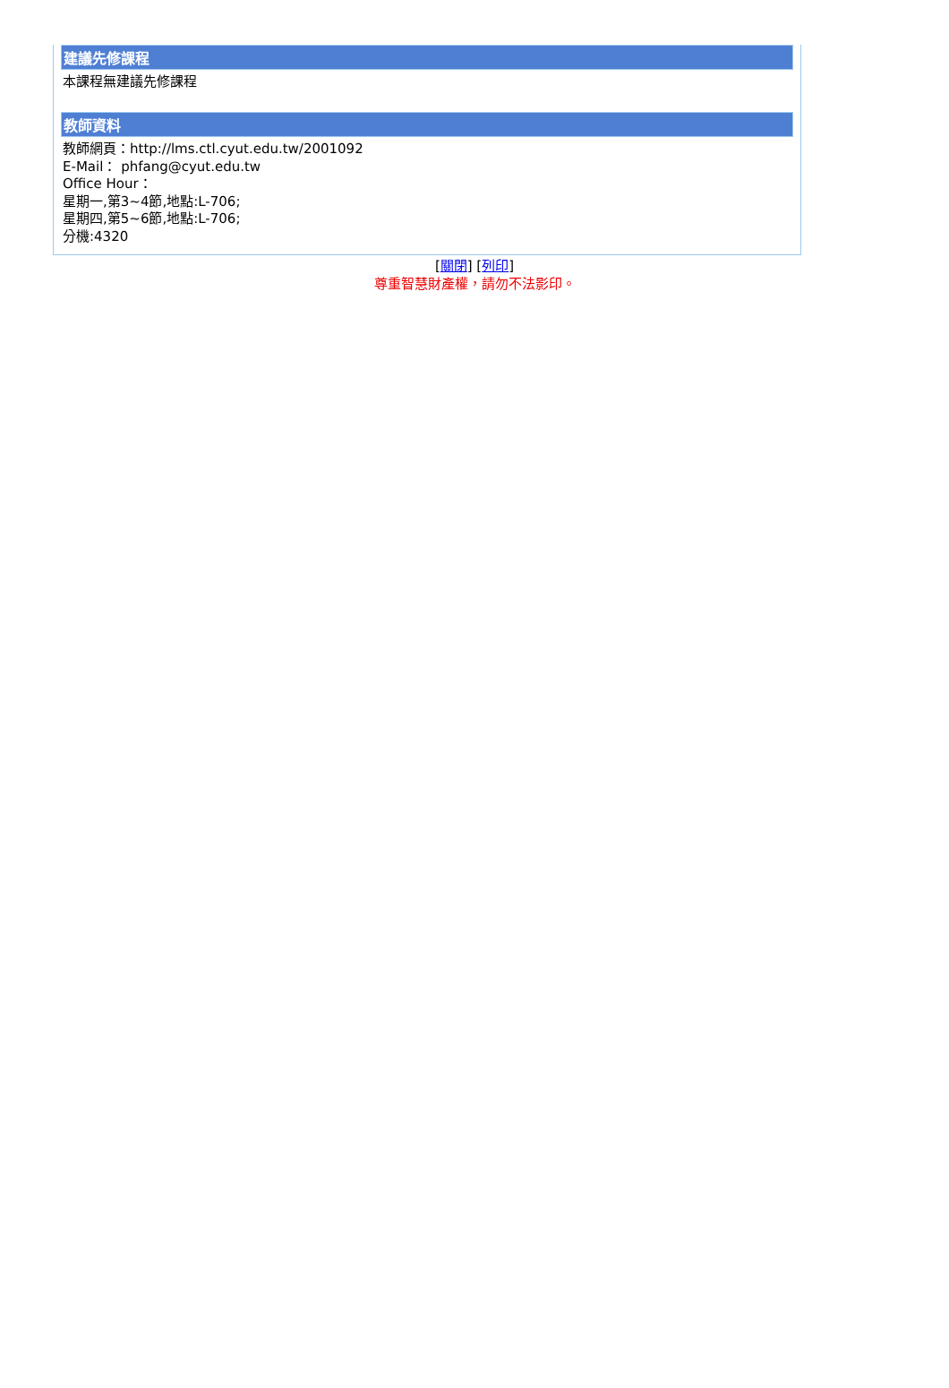建議先修課程
本課程無建議先修課程
教師資料
教師網頁：http://lms.ctl.cyut.edu.tw/2001092
E-Mail： phfang@cyut.edu.tw
Office Hour：
星期一,第3~4節,地點:L-706;
星期四,第5~6節,地點:L-706;
分機:4320
[關閉] [列印]
尊重智慧財產權，請勿不法影印。